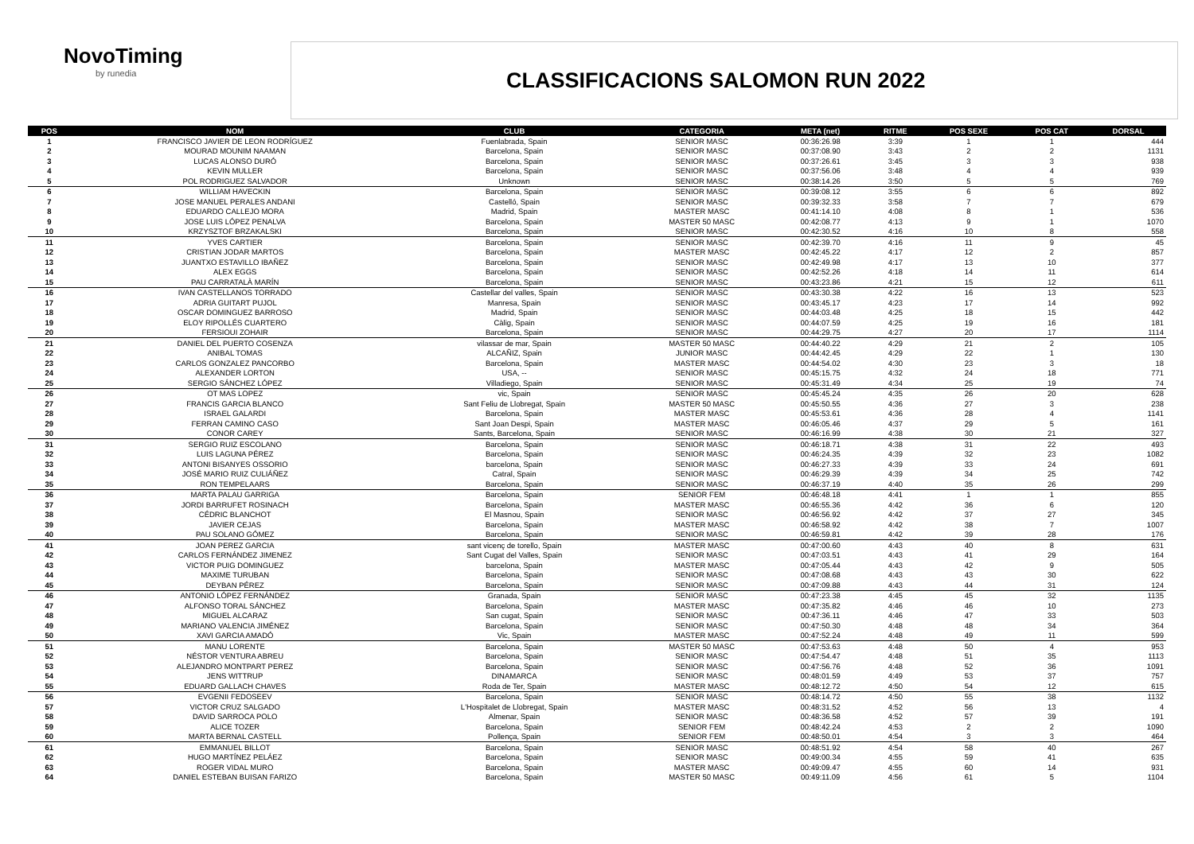NovoTiming
by runedia
CLASSIFICACIONS SALOMON RUN 2022
| POS | NOM | CLUB | CATEGORIA | META (net) | RITME | POS SEXE | POS CAT | DORSAL |
| --- | --- | --- | --- | --- | --- | --- | --- | --- |
| 1 | FRANCISCO JAVIER DE LEON RODRÍGUEZ | Fuenlabrada, Spain | SENIOR MASC | 00:36:26.98 | 3:39 | 1 | 1 | 444 |
| 2 | MOURAD MOUNIM NAAMAN | Barcelona, Spain | SENIOR MASC | 00:37:08.90 | 3:43 | 2 | 2 | 1131 |
| 3 | LUCAS ALONSO DURÓ | Barcelona, Spain | SENIOR MASC | 00:37:26.61 | 3:45 | 3 | 3 | 938 |
| 4 | KEVIN MULLER | Barcelona, Spain | SENIOR MASC | 00:37:56.06 | 3:48 | 4 | 4 | 939 |
| 5 | POL RODRIGUEZ SALVADOR | Unknown | SENIOR MASC | 00:38:14.26 | 3:50 | 5 | 5 | 769 |
| 6 | WILLIAM HAVECKIN | Barcelona, Spain | SENIOR MASC | 00:39:08.12 | 3:55 | 6 | 6 | 892 |
| 7 | JOSE MANUEL PERALES ANDANI | Castelló, Spain | SENIOR MASC | 00:39:32.33 | 3:58 | 7 | 7 | 679 |
| 8 | EDUARDO CALLEJO MORA | Madrid, Spain | MASTER MASC | 00:41:14.10 | 4:08 | 8 | 1 | 536 |
| 9 | JOSE LUIS LÓPEZ PENALVA | Barcelona, Spain | MASTER 50 MASC | 00:42:08.77 | 4:13 | 9 | 1 | 1070 |
| 10 | KRZYSZTOF BRZAKALSKI | Barcelona, Spain | SENIOR MASC | 00:42:30.52 | 4:16 | 10 | 8 | 558 |
| 11 | YVES CARTIER | Barcelona, Spain | SENIOR MASC | 00:42:39.70 | 4:16 | 11 | 9 | 45 |
| 12 | CRISTIAN JODAR MARTOS | Barcelona, Spain | MASTER MASC | 00:42:45.22 | 4:17 | 12 | 2 | 857 |
| 13 | JUANTXO ESTAVILLO IBAÑEZ | Barcelona, Spain | SENIOR MASC | 00:42:49.98 | 4:17 | 13 | 10 | 377 |
| 14 | ALEX EGGS | Barcelona, Spain | SENIOR MASC | 00:42:52.26 | 4:18 | 14 | 11 | 614 |
| 15 | PAU CARRATALÀ MARÍN | Barcelona, Spain | SENIOR MASC | 00:43:23.86 | 4:21 | 15 | 12 | 611 |
| 16 | IVAN CASTELLANOS TORRADO | Castellar del valles, Spain | SENIOR MASC | 00:43:30.38 | 4:22 | 16 | 13 | 523 |
| 17 | ADRIA GUITART PUJOL | Manresa, Spain | SENIOR MASC | 00:43:45.17 | 4:23 | 17 | 14 | 992 |
| 18 | OSCAR DOMINGUEZ BARROSO | Madrid, Spain | SENIOR MASC | 00:44:03.48 | 4:25 | 18 | 15 | 442 |
| 19 | ELOY RIPOLLÉS CUARTERO | Càlig, Spain | SENIOR MASC | 00:44:07.59 | 4:25 | 19 | 16 | 181 |
| 20 | FERSIOUI ZOHAIR | Barcelona, Spain | SENIOR MASC | 00:44:29.75 | 4:27 | 20 | 17 | 1114 |
| 21 | DANIEL DEL PUERTO COSENZA | vilassar de mar, Spain | MASTER 50 MASC | 00:44:40.22 | 4:29 | 21 | 2 | 105 |
| 22 | ANIBAL TOMAS | ALCAÑIZ, Spain | JUNIOR MASC | 00:44:42.45 | 4:29 | 22 | 1 | 130 |
| 23 | CARLOS GONZALEZ PANCORBO | Barcelona, Spain | MASTER MASC | 00:44:54.02 | 4:30 | 23 | 3 | 18 |
| 24 | ALEXANDER LORTON | USA, -- | SENIOR MASC | 00:45:15.75 | 4:32 | 24 | 18 | 771 |
| 25 | SERGIO SÁNCHEZ LÓPEZ | Villadiego, Spain | SENIOR MASC | 00:45:31.49 | 4:34 | 25 | 19 | 74 |
| 26 | OT MAS LOPEZ | vic, Spain | SENIOR MASC | 00:45:45.24 | 4:35 | 26 | 20 | 628 |
| 27 | FRANCIS GARCIA BLANCO | Sant Feliu de Llobregat, Spain | MASTER 50 MASC | 00:45:50.55 | 4:36 | 27 | 3 | 238 |
| 28 | ISRAEL GALARDI | Barcelona, Spain | MASTER MASC | 00:45:53.61 | 4:36 | 28 | 4 | 1141 |
| 29 | FERRAN CAMINO CASO | Sant Joan Despi, Spain | MASTER MASC | 00:46:05.46 | 4:37 | 29 | 5 | 161 |
| 30 | CONOR CAREY | Sants, Barcelona, Spain | SENIOR MASC | 00:46:16.99 | 4:38 | 30 | 21 | 327 |
| 31 | SERGIO RUIZ ESCOLANO | Barcelona, Spain | SENIOR MASC | 00:46:18.71 | 4:38 | 31 | 22 | 493 |
| 32 | LUIS LAGUNA PÉREZ | Barcelona, Spain | SENIOR MASC | 00:46:24.35 | 4:39 | 32 | 23 | 1082 |
| 33 | ANTONI BISANYES OSSORIO | barcelona, Spain | SENIOR MASC | 00:46:27.33 | 4:39 | 33 | 24 | 691 |
| 34 | JOSÉ MARIO RUIZ CULIÁÑEZ | Catral, Spain | SENIOR MASC | 00:46:29.39 | 4:39 | 34 | 25 | 742 |
| 35 | RON TEMPELAARS | Barcelona, Spain | SENIOR MASC | 00:46:37.19 | 4:40 | 35 | 26 | 299 |
| 36 | MARTA PALAU GARRIGA | Barcelona, Spain | SENIOR FEM | 00:46:48.18 | 4:41 | 1 | 1 | 855 |
| 37 | JORDI BARRUFET ROSINACH | Barcelona, Spain | MASTER MASC | 00:46:55.36 | 4:42 | 36 | 6 | 120 |
| 38 | CÉDRIC BLANCHOT | El Masnou, Spain | SENIOR MASC | 00:46:56.92 | 4:42 | 37 | 27 | 345 |
| 39 | JAVIER CEJAS | Barcelona, Spain | MASTER MASC | 00:46:58.92 | 4:42 | 38 | 7 | 1007 |
| 40 | PAU SOLANO GÓMEZ | Barcelona, Spain | SENIOR MASC | 00:46:59.81 | 4:42 | 39 | 28 | 176 |
| 41 | JOAN PEREZ GARCIA | sant vicenç de torello, Spain | MASTER MASC | 00:47:00.60 | 4:43 | 40 | 8 | 631 |
| 42 | CARLOS FERNÁNDEZ JIMENEZ | Sant Cugat del Valles, Spain | SENIOR MASC | 00:47:03.51 | 4:43 | 41 | 29 | 164 |
| 43 | VICTOR PUIG DOMINGUEZ | barcelona, Spain | MASTER MASC | 00:47:05.44 | 4:43 | 42 | 9 | 505 |
| 44 | MAXIME TURUBAN | Barcelona, Spain | SENIOR MASC | 00:47:08.68 | 4:43 | 43 | 30 | 622 |
| 45 | DEYBAN PÉREZ | Barcelona, Spain | SENIOR MASC | 00:47:09.88 | 4:43 | 44 | 31 | 124 |
| 46 | ANTONIO LÓPEZ FERNÁNDEZ | Granada, Spain | SENIOR MASC | 00:47:23.38 | 4:45 | 45 | 32 | 1135 |
| 47 | ALFONSO TORAL SÁNCHEZ | Barcelona, Spain | MASTER MASC | 00:47:35.82 | 4:46 | 46 | 10 | 273 |
| 48 | MIGUEL ALCARAZ | San cugat, Spain | SENIOR MASC | 00:47:36.11 | 4:46 | 47 | 33 | 503 |
| 49 | MARIANO VALENCIA JIMÉNEZ | Barcelona, Spain | SENIOR MASC | 00:47:50.30 | 4:48 | 48 | 34 | 364 |
| 50 | XAVI GARCIA AMADÓ | Vic, Spain | MASTER MASC | 00:47:52.24 | 4:48 | 49 | 11 | 599 |
| 51 | MANU LORENTE | Barcelona, Spain | MASTER 50 MASC | 00:47:53.63 | 4:48 | 50 | 4 | 953 |
| 52 | NÉSTOR VENTURA ABREU | Barcelona, Spain | SENIOR MASC | 00:47:54.47 | 4:48 | 51 | 35 | 1113 |
| 53 | ALEJANDRO MONTPART PEREZ | Barcelona, Spain | SENIOR MASC | 00:47:56.76 | 4:48 | 52 | 36 | 1091 |
| 54 | JENS WITTRUP | DINAMARCA | SENIOR MASC | 00:48:01.59 | 4:49 | 53 | 37 | 757 |
| 55 | EDUARD GALLACH CHAVES | Roda de Ter, Spain | MASTER MASC | 00:48:12.72 | 4:50 | 54 | 12 | 615 |
| 56 | EVGENII FEDOSEEV | Barcelona, Spain | SENIOR MASC | 00:48:14.72 | 4:50 | 55 | 38 | 1132 |
| 57 | VICTOR CRUZ SALGADO | L'Hospitalet de Llobregat, Spain | MASTER MASC | 00:48:31.52 | 4:52 | 56 | 13 | 4 |
| 58 | DAVID SARROCA POLO | Almenar, Spain | SENIOR MASC | 00:48:36.58 | 4:52 | 57 | 39 | 191 |
| 59 | ALICE TOZER | Barcelona, Spain | SENIOR FEM | 00:48:42.24 | 4:53 | 2 | 2 | 1090 |
| 60 | MARTA BERNAL CASTELL | Pollença, Spain | SENIOR FEM | 00:48:50.01 | 4:54 | 3 | 3 | 464 |
| 61 | EMMANUEL BILLOT | Barcelona, Spain | SENIOR MASC | 00:48:51.92 | 4:54 | 58 | 40 | 267 |
| 62 | HUGO MARTÍNEZ PELÁEZ | Barcelona, Spain | SENIOR MASC | 00:49:00.34 | 4:55 | 59 | 41 | 635 |
| 63 | ROGER VIDAL MURO | Barcelona, Spain | MASTER MASC | 00:49:09.47 | 4:55 | 60 | 14 | 931 |
| 64 | DANIEL ESTEBAN BUISAN FARIZO | Barcelona, Spain | MASTER 50 MASC | 00:49:11.09 | 4:56 | 61 | 5 | 1104 |